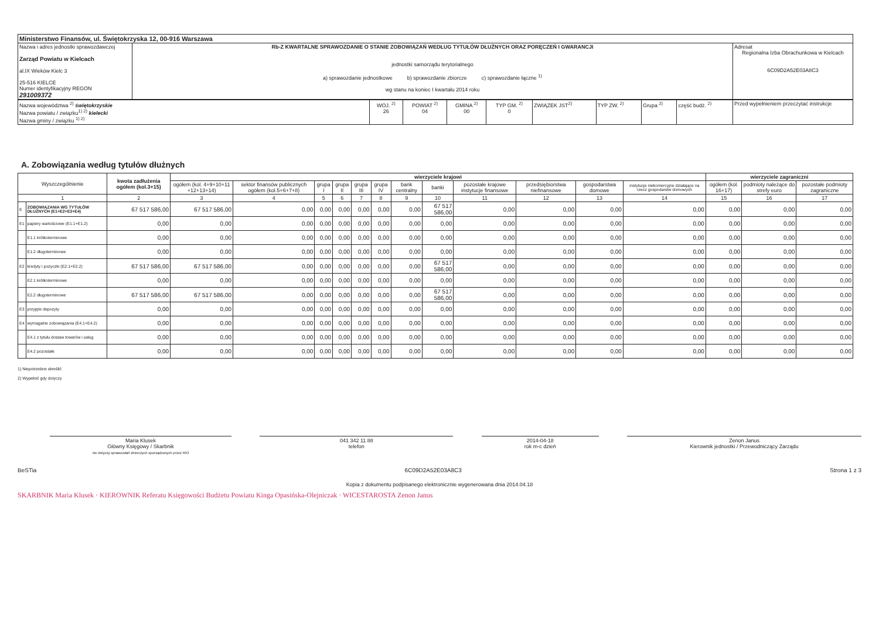| Ministerstwo Finansów, ul. Świętokrzyska 12, 00-916 Warszawa | | |
| Nazwa i adres jednostki sprawozdawczej Zarząd Powiatu w Kielcach al.IX Wieków Kielc 3 25-516 KIELCE Numer identyfikacyjny REGON 291009372 | Rb-Z KWARTALNE SPRAWOZDANIE O STANIE ZOBOWIĄZAŃ WEDŁUG TYTUŁÓW DŁUŻNYCH ORAZ PORĘCZEŃ I GWARANCJI jednostki samorządu terytorialnego a) sprawozdanie jednostkowe b) sprawozdanie zbiorcze c) sprawozdanie łączne <sup>1)</sup> wg stanu na koniec I kwartału 2014 roku | Adresat Regionalna Izba Obrachunkowa w Kielcach 6C09D2A52E03A8C3 |
| Nazwa województwa <sup>2)</sup> świętokrzyskie Nazwa powiatu / związku<sup>1) 2)</sup> kielecki Nazwa gminy / związku <sup>1) 2)</sup> | WOJ. <sup>2)</sup> 26 | POWIAT <sup>2)</sup> 04 | GMINA <sup>2)</sup> 00 | TYP GM. <sup>2)</sup> 0 | ZWIĄZEK JST<sup>2)</sup> | TYP ZW. <sup>2)</sup> | Grupa <sup>2)</sup> | część budż. <sup>2)</sup> | Przed wypełnieniem przeczytać instrukcje |
A. Zobowiązania według tytułów dłużnych
| Wyszczególnienie | | kwota zadłużenia ogółem (kol.3+15) | wierzyciele krajowi | | | | | | | | | | | | wierzyciele zagraniczni | | |
| --- | --- | --- | --- | --- | --- | --- | --- | --- | --- | --- | --- | --- | --- | --- | --- | --- | --- |
| | | | ogółem (kol. 4+9+10+11 +12+13+14) | sektor finansów publicznych ogółem (kol.5+6+7+8) | grupa I | grupa II | grupa III | grupa IV | bank centralny | banki | pozostałe krajowe instytucje finansowe | przedsiębiorstwa niefinansowe | gospodarstwa domowe | instytucje niekomercyjne działające na rzecz gospodarstw domowych | ogółem (kol. 16+17) | podmioty należące do strefy euro | pozostałe podmioty zagraniczne |
| 1 | | 2 | 3 | 4 | 5 | 6 | 7 | 8 | 9 | 10 | 11 | 12 | 13 | 14 | 15 | 16 | 17 |
| E | ZOBOWIĄZANIA WG TYTUŁÓW DŁUŻNYCH (E1+E2+E3+E4) | 67 517 586,00 | 67 517 586,00 | 0,00 | 0,00 | 0,00 | 0,00 | 0,00 | 0,00 | 67 517 586,00 | 0,00 | 0,00 | 0,00 | 0,00 | 0,00 | 0,00 | 0,00 |
| E1 | papiery wartościowe (E1.1+E1.2) | 0,00 | 0,00 | 0,00 | 0,00 | 0,00 | 0,00 | 0,00 | 0,00 | 0,00 | 0,00 | 0,00 | 0,00 | 0,00 | 0,00 | 0,00 | 0,00 |
| | E1.1 krótkoterminowe | 0,00 | 0,00 | 0,00 | 0,00 | 0,00 | 0,00 | 0,00 | 0,00 | 0,00 | 0,00 | 0,00 | 0,00 | 0,00 | 0,00 | 0,00 | 0,00 |
| | E1.2 długoterminowe | 0,00 | 0,00 | 0,00 | 0,00 | 0,00 | 0,00 | 0,00 | 0,00 | 0,00 | 0,00 | 0,00 | 0,00 | 0,00 | 0,00 | 0,00 | 0,00 |
| E2 | kredyty i pożyczki (E2.1+E2.2) | 67 517 586,00 | 67 517 586,00 | 0,00 | 0,00 | 0,00 | 0,00 | 0,00 | 0,00 | 67 517 586,00 | 0,00 | 0,00 | 0,00 | 0,00 | 0,00 | 0,00 | 0,00 |
| | E2.1 krótkoterminowe | 0,00 | 0,00 | 0,00 | 0,00 | 0,00 | 0,00 | 0,00 | 0,00 | 0,00 | 0,00 | 0,00 | 0,00 | 0,00 | 0,00 | 0,00 | 0,00 |
| | E2.2 długoterminowe | 67 517 586,00 | 67 517 586,00 | 0,00 | 0,00 | 0,00 | 0,00 | 0,00 | 0,00 | 67 517 586,00 | 0,00 | 0,00 | 0,00 | 0,00 | 0,00 | 0,00 | 0,00 |
| E3 | przyjęte depozyty | 0,00 | 0,00 | 0,00 | 0,00 | 0,00 | 0,00 | 0,00 | 0,00 | 0,00 | 0,00 | 0,00 | 0,00 | 0,00 | 0,00 | 0,00 | 0,00 |
| E4 | wymagalne zobowiązania (E4.1+E4.2) | 0,00 | 0,00 | 0,00 | 0,00 | 0,00 | 0,00 | 0,00 | 0,00 | 0,00 | 0,00 | 0,00 | 0,00 | 0,00 | 0,00 | 0,00 | 0,00 |
| | E4.1 z tytułu dostaw towarów i usług | 0,00 | 0,00 | 0,00 | 0,00 | 0,00 | 0,00 | 0,00 | 0,00 | 0,00 | 0,00 | 0,00 | 0,00 | 0,00 | 0,00 | 0,00 | 0,00 |
| | E4.2 pozostałe | 0,00 | 0,00 | 0,00 | 0,00 | 0,00 | 0,00 | 0,00 | 0,00 | 0,00 | 0,00 | 0,00 | 0,00 | 0,00 | 0,00 | 0,00 | 0,00 |
1) Niepotrzebne skreślić
2) Wypełnić gdy dotyczy
Maria Klusek
Główny Księgowy / Skarbnik
nie dotyczy sprawozdań zbiorczych sporządzonych przez RIO
041 342 11 88
telefon
2014-04-18
rok m-c dzień
Zenon Janus
Kierownik jednostki / Przewodniczący Zarządu
BeSTia 6C09D2A52E03A8C3 Strona 1 z 3
Kopia z dokumentu podpisanego elektronicznie wygenerowana dnia 2014.04.18
SKARBNIK Maria Klusek · KIEROWNIK Referatu Księgowości Budżetu Powiatu Kinga Opasińska-Olejniczak · WICESTAROSTA Zenon Janus